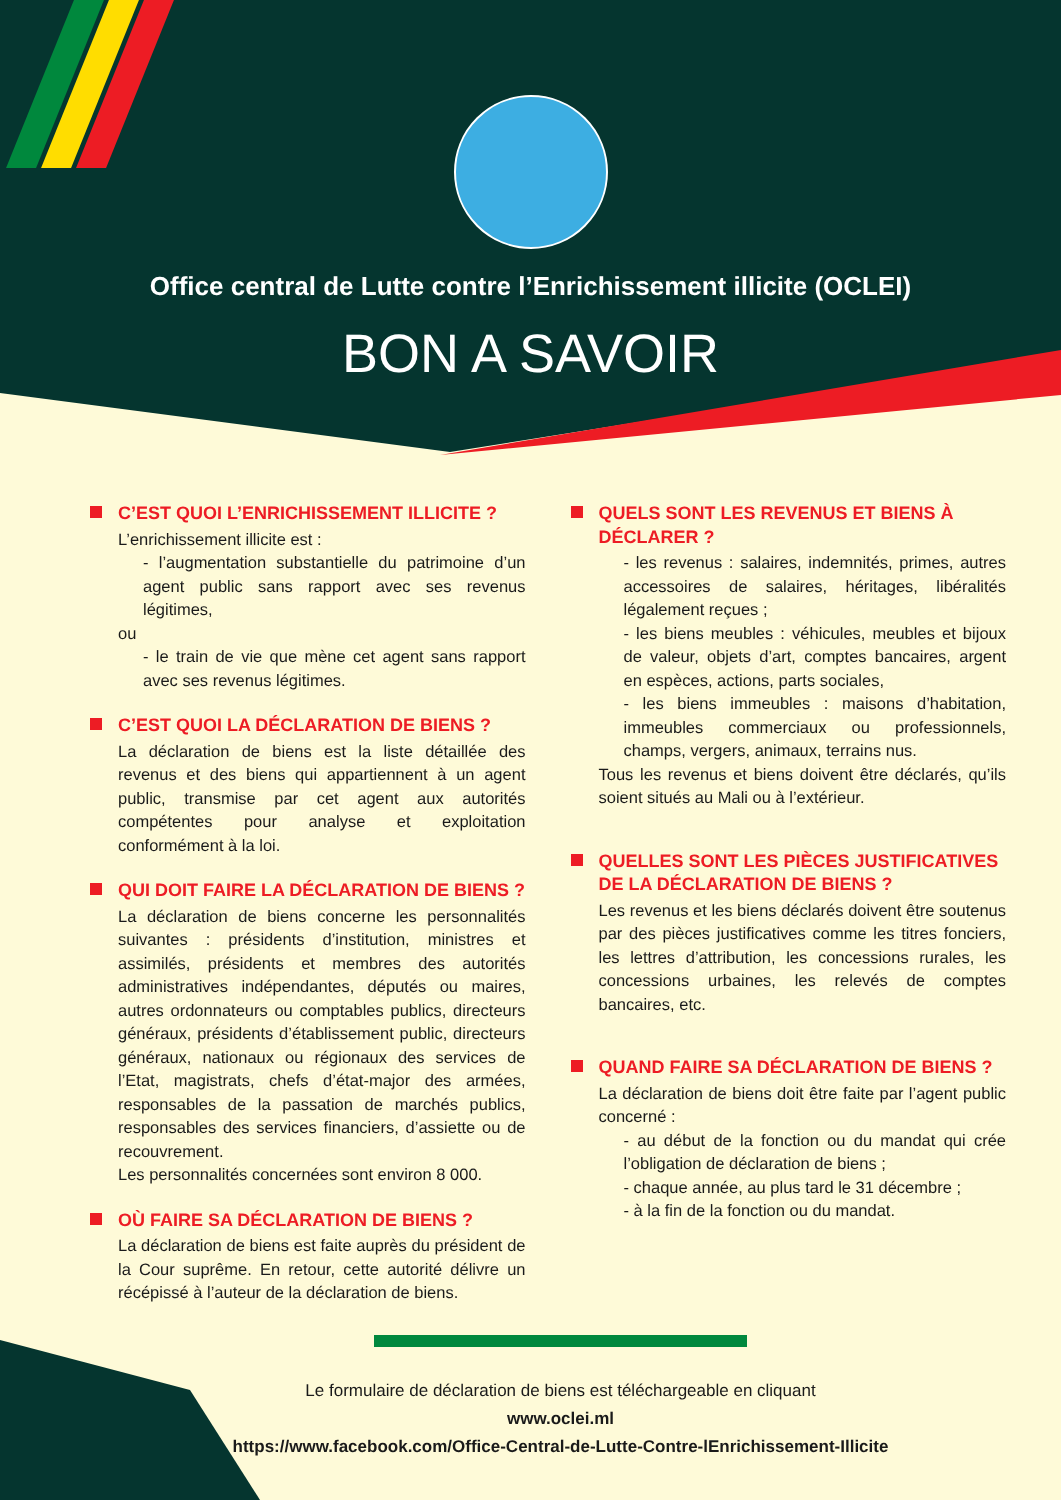Office central de Lutte contre l’Enrichissement illicite (OCLEI)
BON A SAVOIR
C’EST QUOI L’ENRICHISSEMENT ILLICITE ?
L’enrichissement illicite est :
- l’augmentation substantielle du patrimoine d’un agent public sans rapport avec ses revenus légitimes,
ou
- le train de vie que mène cet agent sans rapport avec ses revenus légitimes.
C’EST QUOI LA DÉCLARATION DE BIENS ?
La déclaration de biens est la liste détaillée des revenus et des biens qui appartiennent à un agent public, transmise par cet agent aux autorités compétentes pour analyse et exploitation conformément à la loi.
QUI DOIT FAIRE LA DÉCLARATION DE BIENS ?
La déclaration de biens concerne les personnalités suivantes : présidents d’institution, ministres et assimilés, présidents et membres des autorités administratives indépendantes, députés ou maires, autres ordonnateurs ou comptables publics, directeurs généraux, présidents d’établissement public, directeurs généraux, nationaux ou régionaux des services de l’Etat, magistrats, chefs d’état-major des armées, responsables de la passation de marchés publics, responsables des services financiers, d’assiette ou de recouvrement.
Les personnalités concernées sont environ 8 000.
OÙ FAIRE SA DÉCLARATION DE BIENS ?
La déclaration de biens est faite auprès du président de la Cour suprême. En retour, cette autorité délivre un récépissé à l’auteur de la déclaration de biens.
QUELS SONT LES REVENUS ET BIENS À DÉCLARER ?
- les revenus : salaires, indemnités, primes, autres accessoires de salaires, héritages, libéralités légalement reçues ;
- les biens meubles : véhicules, meubles et bijoux de valeur, objets d’art, comptes bancaires, argent en espèces, actions, parts sociales,
- les biens immeubles : maisons d’habitation, immeubles commerciaux ou professionnels, champs, vergers, animaux, terrains nus.
Tous les revenus et biens doivent être déclarés, qu’ils soient situés au Mali ou à l’extérieur.
QUELLES SONT LES PIÈCES JUSTIFICATIVES DE LA DÉCLARATION DE BIENS ?
Les revenus et les biens déclarés doivent être soutenus par des pièces justificatives comme les titres fonciers, les lettres d’attribution, les concessions rurales, les concessions urbaines, les relevés de comptes bancaires, etc.
QUAND FAIRE SA DÉCLARATION DE BIENS ?
La déclaration de biens doit être faite par l’agent public concerné :
- au début de la fonction ou du mandat qui crée l’obligation de déclaration de biens ;
- chaque année, au plus tard le 31 décembre ;
- à la fin de la fonction ou du mandat.
Le formulaire de déclaration de biens est téléchargeable en cliquant
www.oclei.ml
https://www.facebook.com/Office-Central-de-Lutte-Contre-lEnrichissement-Illicite